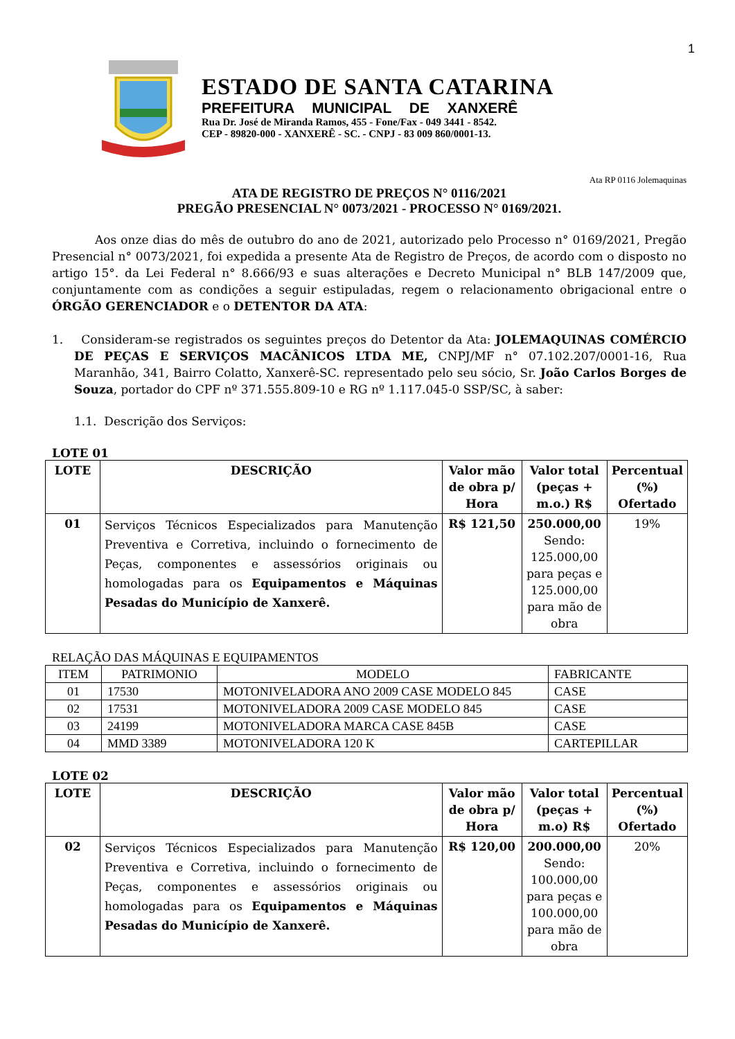1
ESTADO DE SANTA CATARINA
PREFEITURA MUNICIPAL DE XANXERÊ
Rua Dr. José de Miranda Ramos, 455 - Fone/Fax - 049 3441 - 8542.
CEP - 89820-000 - XANXERÊ - SC. - CNPJ - 83 009 860/0001-13.
Ata RP 0116 Jolemaquinas
ATA DE REGISTRO DE PREÇOS N° 0116/2021
PREGÃO PRESENCIAL N° 0073/2021 - PROCESSO N° 0169/2021.
Aos onze dias do mês de outubro do ano de 2021, autorizado pelo Processo n° 0169/2021, Pregão Presencial n° 0073/2021, foi expedida a presente Ata de Registro de Preços, de acordo com o disposto no artigo 15°. da Lei Federal n° 8.666/93 e suas alterações e Decreto Municipal n° BLB 147/2009 que, conjuntamente com as condições a seguir estipuladas, regem o relacionamento obrigacional entre o ÓRGÃO GERENCIADOR e o DETENTOR DA ATA:
1. Consideram-se registrados os seguintes preços do Detentor da Ata: JOLEMAQUINAS COMÉRCIO DE PEÇAS E SERVIÇOS MACÂNICOS LTDA ME, CNPJ/MF n° 07.102.207/0001-16, Rua Maranhão, 341, Bairro Colatto, Xanxerê-SC. representado pelo seu sócio, Sr. João Carlos Borges de Souza, portador do CPF nº 371.555.809-10 e RG nº 1.117.045-0 SSP/SC, à saber:
1.1. Descrição dos Serviços:
LOTE 01
| LOTE | DESCRIÇÃO | Valor mão de obra p/ Hora | Valor total (peças + m.o.) R$ | Percentual (%) Ofertado |
| --- | --- | --- | --- | --- |
| 01 | Serviços Técnicos Especializados para Manutenção Preventiva e Corretiva, incluindo o fornecimento de Peças, componentes e assessórios originais ou homologadas para os Equipamentos e Máquinas Pesadas do Município de Xanxerê. | R$ 121,50 | 250.000,00 Sendo: 125.000,00 para peças e 125.000,00 para mão de obra | 19% |
RELAÇÃO DAS MÁQUINAS E EQUIPAMENTOS
| ITEM | PATRIMONIO | MODELO | FABRICANTE |
| 01 | 17530 | MOTONIVELADORA ANO 2009 CASE MODELO 845 | CASE |
| 02 | 17531 | MOTONIVELADORA 2009 CASE MODELO 845 | CASE |
| 03 | 24199 | MOTONIVELADORA MARCA CASE 845B | CASE |
| 04 | MMD 3389 | MOTONIVELADORA 120 K | CARTEPILLAR |
LOTE 02
| LOTE | DESCRIÇÃO | Valor mão de obra p/ Hora | Valor total (peças + m.o) R$ | Percentual (%) Ofertado |
| --- | --- | --- | --- | --- |
| 02 | Serviços Técnicos Especializados para Manutenção Preventiva e Corretiva, incluindo o fornecimento de Peças, componentes e assessórios originais ou homologadas para os Equipamentos e Máquinas Pesadas do Município de Xanxerê. | R$ 120,00 | 200.000,00 Sendo: 100.000,00 para peças e 100.000,00 para mão de obra | 20% |